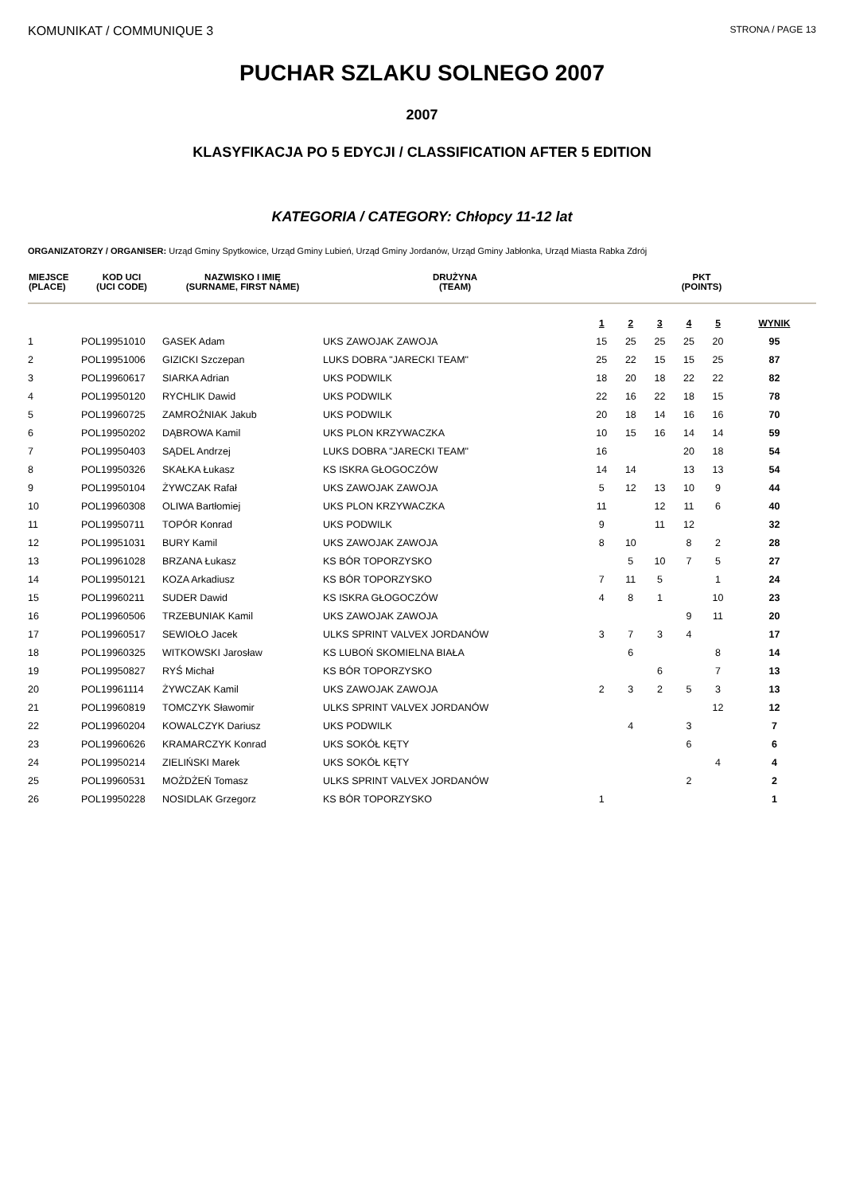KOMUNIKAT / COMMUNIQUE 3
STRONA / PAGE 13
PUCHAR SZLAKU SOLNEGO 2007
2007
KLASYFIKACJA PO 5 EDYCJI / CLASSIFICATION AFTER 5 EDITION
KATEGORIA / CATEGORY: Chłopcy 11-12 lat
ORGANIZATORZY / ORGANISER: Urząd Gminy Spytkowice, Urząd Gminy Lubień, Urząd Gminy Jordanów, Urząd Gminy Jabłonka, Urząd Miasta Rabka Zdrój
| MIEJSCE (PLACE) | KOD UCI (UCI CODE) | NAZWISKO I IMIĘ (SURNAME, FIRST NAME) | DRUŻYNA (TEAM) | PKT (POINTS) | | | | | |
| --- | --- | --- | --- | --- | --- | --- | --- | --- | --- |
| | | | | 1 | 2 | 3 | 4 | 5 | WYNIK |
| 1 | POL19951010 | GASEK Adam | UKS ZAWOJAK ZAWOJA | 15 | 25 | 25 | 25 | 20 | 95 |
| 2 | POL19951006 | GIZICKI Szczepan | LUKS DOBRA "JARECKI TEAM" | 25 | 22 | 15 | 15 | 25 | 87 |
| 3 | POL19960617 | SIARKA Adrian | UKS PODWILK | 18 | 20 | 18 | 22 | 22 | 82 |
| 4 | POL19950120 | RYCHLIK Dawid | UKS PODWILK | 22 | 16 | 22 | 18 | 15 | 78 |
| 5 | POL19960725 | ZAMROŹNIAK Jakub | UKS PODWILK | 20 | 18 | 14 | 16 | 16 | 70 |
| 6 | POL19950202 | DĄBROWA Kamil | UKS PLON KRZYWACZKA | 10 | 15 | 16 | 14 | 14 | 59 |
| 7 | POL19950403 | SĄDEL Andrzej | LUKS DOBRA "JARECKI TEAM" | 16 | | | 20 | 18 | 54 |
| 8 | POL19950326 | SKAŁKA Łukasz | KS ISKRA GŁOGOCZÓW | 14 | 14 | | 13 | 13 | 54 |
| 9 | POL19950104 | ŻYWCZAK Rafał | UKS ZAWOJAK ZAWOJA | 5 | 12 | 13 | 10 | 9 | 44 |
| 10 | POL19960308 | OLIWA Bartłomiej | UKS PLON KRZYWACZKA | 11 | | 12 | 11 | 6 | 40 |
| 11 | POL19950711 | TOPÓR Konrad | UKS PODWILK | 9 | | 11 | 12 | | 32 |
| 12 | POL19951031 | BURY Kamil | UKS ZAWOJAK ZAWOJA | 8 | 10 | | 8 | 2 | 28 |
| 13 | POL19961028 | BRZANA Łukasz | KS BÓR TOPORZYSKO | | 5 | 10 | 7 | 5 | 27 |
| 14 | POL19950121 | KOZA Arkadiusz | KS BÓR TOPORZYSKO | 7 | 11 | 5 | | 1 | 24 |
| 15 | POL19960211 | SUDER Dawid | KS ISKRA GŁOGOCZÓW | 4 | 8 | 1 | | 10 | 23 |
| 16 | POL19960506 | TRZEBUNIAK Kamil | UKS ZAWOJAK ZAWOJA | | | | 9 | 11 | 20 |
| 17 | POL19960517 | SEWIOŁO Jacek | ULKS SPRINT VALVEX JORDANÓW | 3 | 7 | 3 | 4 | | 17 |
| 18 | POL19960325 | WITKOWSKI Jarosław | KS LUBOŃ SKOMIELNA BIAŁA | | 6 | | | 8 | 14 |
| 19 | POL19950827 | RYŚ Michał | KS BÓR TOPORZYSKO | | | 6 | | 7 | 13 |
| 20 | POL19961114 | ŻYWCZAK Kamil | UKS ZAWOJAK ZAWOJA | 2 | 3 | 2 | 5 | 3 | 13 |
| 21 | POL19960819 | TOMCZYK Sławomir | ULKS SPRINT VALVEX JORDANÓW | | | | | 12 | 12 |
| 22 | POL19960204 | KOWALCZYK Dariusz | UKS PODWILK | | 4 | | 3 | | 7 |
| 23 | POL19960626 | KRAMARCZYK Konrad | UKS SOKÓŁ KĘTY | | | | 6 | | 6 |
| 24 | POL19950214 | ZIELIŃSKI Marek | UKS SOKÓŁ KĘTY | | | | | 4 | 4 |
| 25 | POL19960531 | MOŻDŻEŃ Tomasz | ULKS SPRINT VALVEX JORDANÓW | | | | 2 | | 2 |
| 26 | POL19950228 | NOSIDLAK Grzegorz | KS BÓR TOPORZYSKO | 1 | | | | | 1 |